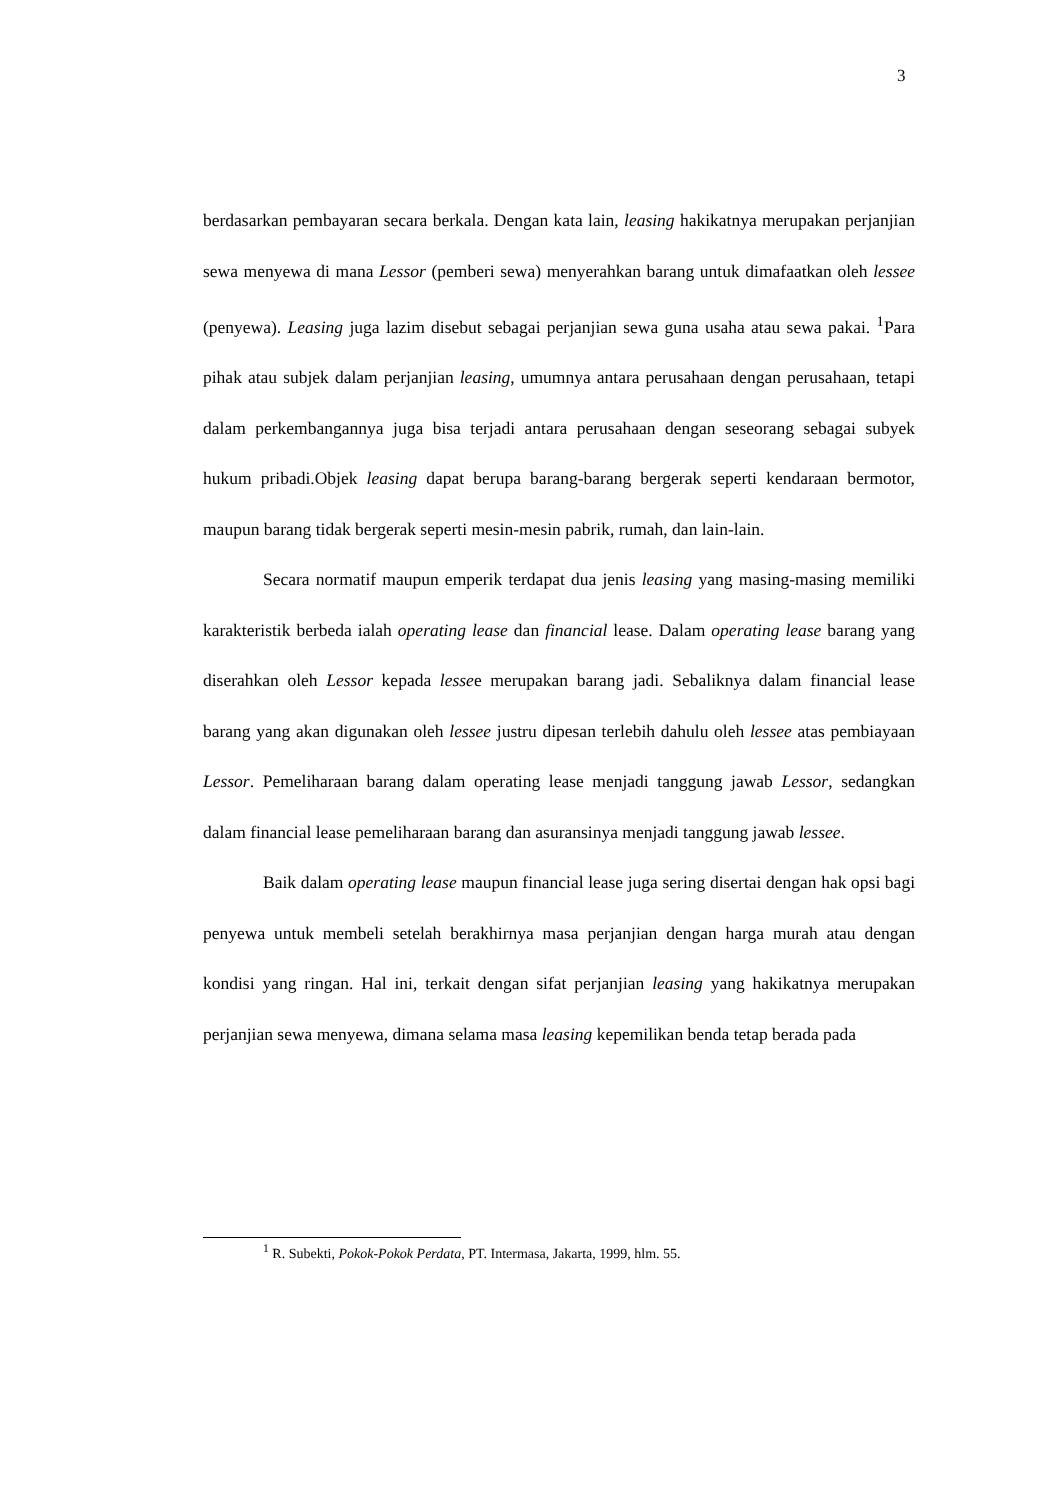3
berdasarkan pembayaran secara berkala. Dengan kata lain, leasing hakikatnya merupakan perjanjian sewa menyewa di mana Lessor (pemberi sewa) menyerahkan barang untuk dimafaatkan oleh lessee (penyewa). Leasing juga lazim disebut sebagai perjanjian sewa guna usaha atau sewa pakai. <sup>1</sup>Para pihak atau subjek dalam perjanjian leasing, umumnya antara perusahaan dengan perusahaan, tetapi dalam perkembangannya juga bisa terjadi antara perusahaan dengan seseorang sebagai subyek hukum pribadi.Objek leasing dapat berupa barang-barang bergerak seperti kendaraan bermotor, maupun barang tidak bergerak seperti mesin-mesin pabrik, rumah, dan lain-lain.
Secara normatif maupun emperik terdapat dua jenis leasing yang masing-masing memiliki karakteristik berbeda ialah operating lease dan financial lease. Dalam operating lease barang yang diserahkan oleh Lessor kepada lessee merupakan barang jadi. Sebaliknya dalam financial lease barang yang akan digunakan oleh lessee justru dipesan terlebih dahulu oleh lessee atas pembiayaan Lessor. Pemeliharaan barang dalam operating lease menjadi tanggung jawab Lessor, sedangkan dalam financial lease pemeliharaan barang dan asuransinya menjadi tanggung jawab lessee.
Baik dalam operating lease maupun financial lease juga sering disertai dengan hak opsi bagi penyewa untuk membeli setelah berakhirnya masa perjanjian dengan harga murah atau dengan kondisi yang ringan. Hal ini, terkait dengan sifat perjanjian leasing yang hakikatnya merupakan perjanjian sewa menyewa, dimana selama masa leasing kepemilikan benda tetap berada pada
<sup>1</sup> R. Subekti, Pokok-Pokok Perdata, PT. Intermasa, Jakarta, 1999, hlm. 55.